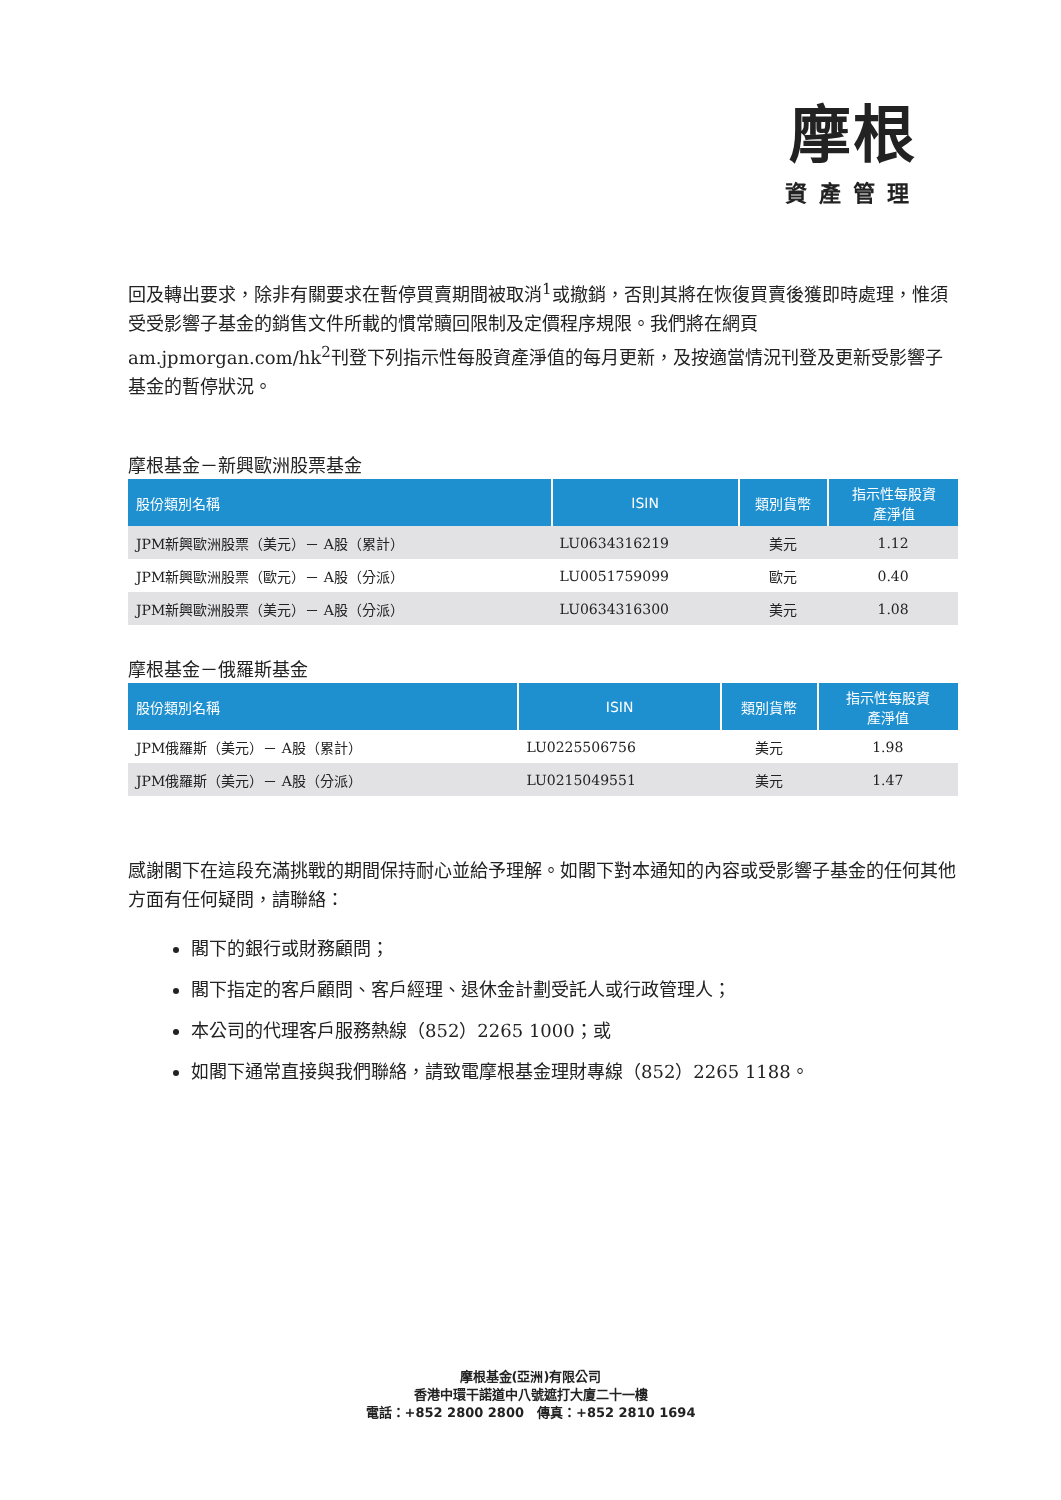摩根
資產管理
回及轉出要求，除非有關要求在暫停買賣期間被取消<sup>1</sup>或撤銷，否則其將在恢復買賣後獲即時處理，惟須受受影響子基金的銷售文件所載的慣常贖回限制及定價程序規限。我們將在網頁am.jpmorgan.com/hk<sup>2</sup>刊登下列指示性每股資產淨值的每月更新，及按適當情況刊登及更新受影響子基金的暫停狀況。
摩根基金－新興歐洲股票基金
| 股份類別名稱 | ISIN | 類別貨幣 | 指示性每股資 產淨值 |
| --- | --- | --- | --- |
| JPM新興歐洲股票（美元）－ A股（累計） | LU0634316219 | 美元 | 1.12 |
| JPM新興歐洲股票（歐元）－ A股（分派） | LU0051759099 | 歐元 | 0.40 |
| JPM新興歐洲股票（美元）－ A股（分派） | LU0634316300 | 美元 | 1.08 |
摩根基金－俄羅斯基金
| 股份類別名稱 | ISIN | 類別貨幣 | 指示性每股資 產淨值 |
| --- | --- | --- | --- |
| JPM俄羅斯（美元）－ A股（累計） | LU0225506756 | 美元 | 1.98 |
| JPM俄羅斯（美元）－ A股（分派） | LU0215049551 | 美元 | 1.47 |
感謝閣下在這段充滿挑戰的期間保持耐心並給予理解。如閣下對本通知的內容或受影響子基金的任何其他方面有任何疑問，請聯絡：
閣下的銀行或財務顧問；
閣下指定的客戶顧問、客戶經理、退休金計劃受託人或行政管理人；
本公司的代理客戶服務熱線（852）2265 1000；或
如閣下通常直接與我們聯絡，請致電摩根基金理財專線（852）2265 1188。
摩根基金(亞洲)有限公司
香港中環干諾道中八號遮打大廈二十一樓
電話：+852 2800 2800　傳真：+852 2810 1694